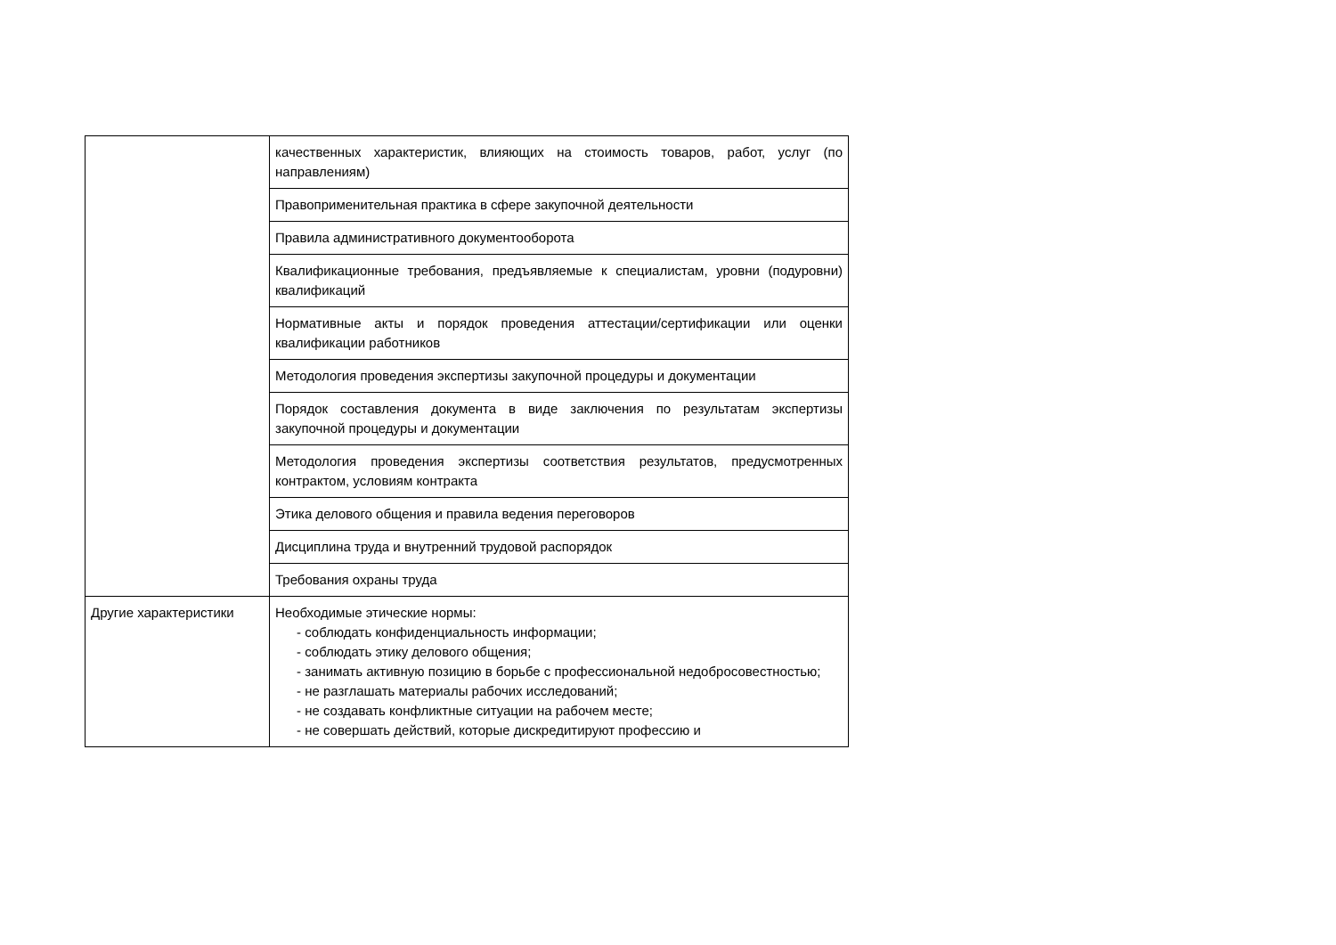| | качественных характеристик, влияющих на стоимость товаров, работ, услуг (по направлениям) |
| | Правоприменительная практика в сфере закупочной деятельности |
| | Правила административного документооборота |
| | Квалификационные требования, предъявляемые к специалистам, уровни (подуровни) квалификаций |
| | Нормативные акты и порядок проведения аттестации/сертификации или оценки квалификации работников |
| | Методология проведения экспертизы закупочной процедуры и документации |
| | Порядок составления документа в виде заключения по результатам экспертизы закупочной процедуры и документации |
| | Методология проведения экспертизы соответствия результатов, предусмотренных контрактом, условиям контракта |
| | Этика делового общения и правила ведения переговоров |
| | Дисциплина труда и внутренний трудовой распорядок |
| | Требования охраны труда |
| Другие характеристики | Необходимые этические нормы: - соблюдать конфиденциальность информации; - соблюдать этику делового общения; - занимать активную позицию в борьбе с профессиональной недобросовестностью; - не разглашать материалы рабочих исследований; - не создавать конфликтные ситуации на рабочем месте; - не совершать действий, которые дискредитируют профессию и |